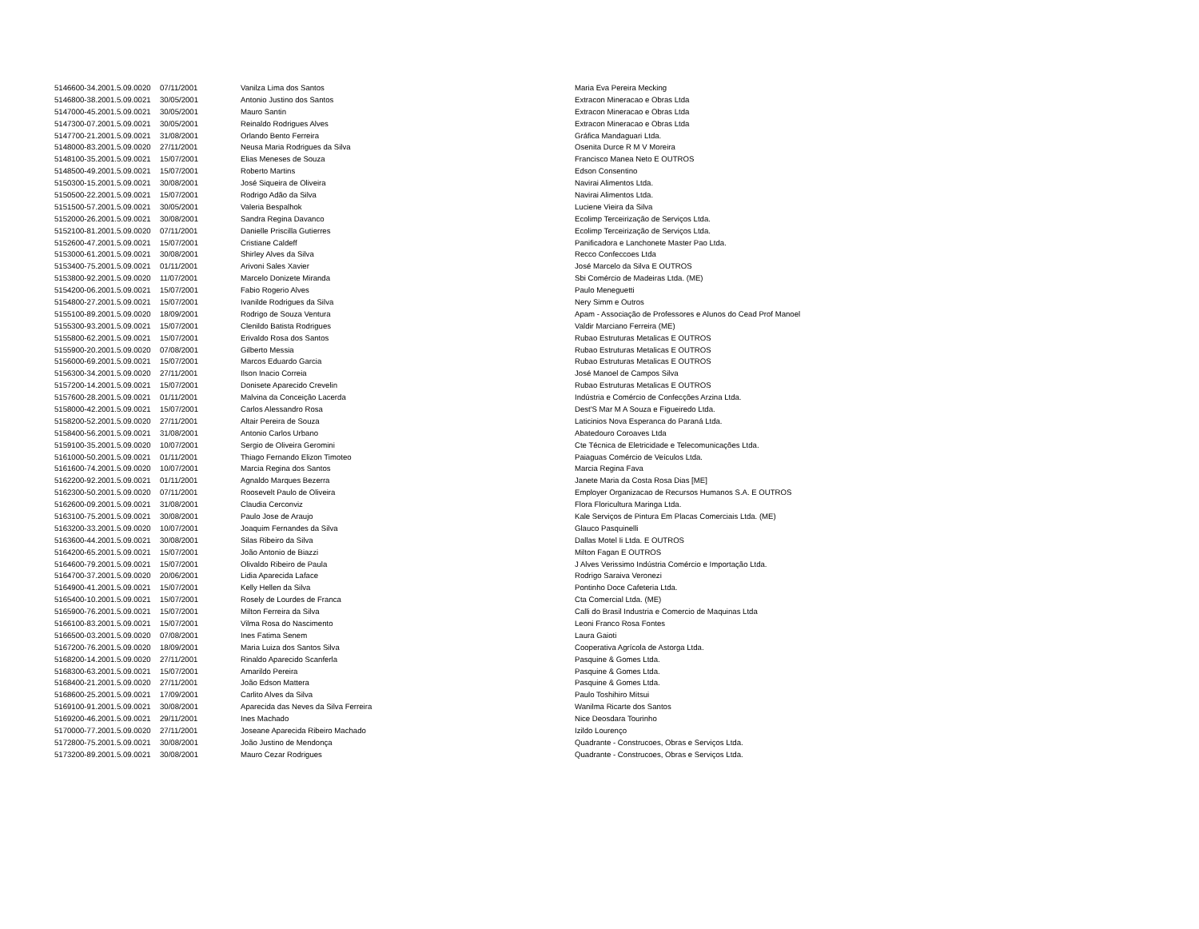| 5146600-34.2001.5.09.0020 | 07/11/2001 | Vanilza Lima dos Santos | Maria Eva Pereira Mecking |
| 5146800-38.2001.5.09.0021 | 30/05/2001 | Antonio Justino dos Santos | Extracon Mineracao e Obras Ltda |
| 5147000-45.2001.5.09.0021 | 30/05/2001 | Mauro Santin | Extracon Mineracao e Obras Ltda |
| 5147300-07.2001.5.09.0021 | 30/05/2001 | Reinaldo Rodrigues Alves | Extracon Mineracao e Obras Ltda |
| 5147700-21.2001.5.09.0021 | 31/08/2001 | Orlando Bento Ferreira | Gráfica Mandaguari Ltda. |
| 5148000-83.2001.5.09.0020 | 27/11/2001 | Neusa Maria Rodrigues da Silva | Osenita Durce R M V Moreira |
| 5148100-35.2001.5.09.0021 | 15/07/2001 | Elias Meneses de Souza | Francisco Manea Neto E OUTROS |
| 5148500-49.2001.5.09.0021 | 15/07/2001 | Roberto Martins | Edson Consentino |
| 5150300-15.2001.5.09.0021 | 30/08/2001 | José Siqueira de Oliveira | Navirai Alimentos Ltda. |
| 5150500-22.2001.5.09.0021 | 15/07/2001 | Rodrigo Adão da Silva | Navirai Alimentos Ltda. |
| 5151500-57.2001.5.09.0021 | 30/05/2001 | Valeria Bespalhok | Luciene Vieira da Silva |
| 5152000-26.2001.5.09.0021 | 30/08/2001 | Sandra Regina Davanco | Ecolimp Terceirização de Serviços Ltda. |
| 5152100-81.2001.5.09.0020 | 07/11/2001 | Danielle Priscilla Gutierres | Ecolimp Terceirização de Serviços Ltda. |
| 5152600-47.2001.5.09.0021 | 15/07/2001 | Cristiane Caldeff | Panificadora e Lanchonete Master Pao Ltda. |
| 5153000-61.2001.5.09.0021 | 30/08/2001 | Shirley Alves da Silva | Recco Confeccoes Ltda |
| 5153400-75.2001.5.09.0021 | 01/11/2001 | Arivoni Sales Xavier | José Marcelo da Silva E OUTROS |
| 5153800-92.2001.5.09.0020 | 11/07/2001 | Marcelo Donizete Miranda | Sbi Comércio de Madeiras Ltda. (ME) |
| 5154200-06.2001.5.09.0021 | 15/07/2001 | Fabio Rogerio Alves | Paulo Meneguetti |
| 5154800-27.2001.5.09.0021 | 15/07/2001 | Ivanilde Rodrigues da Silva | Nery Simm e Outros |
| 5155100-89.2001.5.09.0020 | 18/09/2001 | Rodrigo de Souza Ventura | Apam - Associação de Professores e Alunos do Cead Prof Manoel |
| 5155300-93.2001.5.09.0021 | 15/07/2001 | Clenildo Batista Rodrigues | Valdir Marciano Ferreira (ME) |
| 5155800-62.2001.5.09.0021 | 15/07/2001 | Erivaldo Rosa dos Santos | Rubao Estruturas Metalicas E OUTROS |
| 5155900-20.2001.5.09.0020 | 07/08/2001 | Gilberto Messia | Rubao Estruturas Metalicas E OUTROS |
| 5156000-69.2001.5.09.0021 | 15/07/2001 | Marcos Eduardo Garcia | Rubao Estruturas Metalicas E OUTROS |
| 5156300-34.2001.5.09.0020 | 27/11/2001 | Ilson Inacio Correia | José Manoel de Campos Silva |
| 5157200-14.2001.5.09.0021 | 15/07/2001 | Donisete Aparecido Crevelin | Rubao Estruturas Metalicas E OUTROS |
| 5157600-28.2001.5.09.0021 | 01/11/2001 | Malvina da Conceição Lacerda | Indústria e Comércio de Confecções Arzina Ltda. |
| 5158000-42.2001.5.09.0021 | 15/07/2001 | Carlos Alessandro Rosa | Dest'S Mar M A Souza e Figueiredo Ltda. |
| 5158200-52.2001.5.09.0020 | 27/11/2001 | Altair Pereira de Souza | Laticinios Nova Esperanca do Paraná Ltda. |
| 5158400-56.2001.5.09.0021 | 31/08/2001 | Antonio Carlos Urbano | Abatedouro Coroaves Ltda |
| 5159100-35.2001.5.09.0020 | 10/07/2001 | Sergio de Oliveira Geromini | Cte Técnica de Eletricidade e Telecomunicações Ltda. |
| 5161000-50.2001.5.09.0021 | 01/11/2001 | Thiago Fernando Elizon Timoteo | Paiaguas Comércio de Veículos Ltda. |
| 5161600-74.2001.5.09.0020 | 10/07/2001 | Marcia Regina dos Santos | Marcia Regina Fava |
| 5162200-92.2001.5.09.0021 | 01/11/2001 | Agnaldo Marques Bezerra | Janete Maria da Costa Rosa Dias [ME] |
| 5162300-50.2001.5.09.0020 | 07/11/2001 | Roosevelt Paulo de Oliveira | Employer Organizacao de Recursos Humanos S.A. E OUTROS |
| 5162600-09.2001.5.09.0021 | 31/08/2001 | Claudia Cerconviz | Flora Floricultura Maringa Ltda. |
| 5163100-75.2001.5.09.0021 | 30/08/2001 | Paulo Jose de Araujo | Kale Serviços de Pintura Em Placas Comerciais Ltda. (ME) |
| 5163200-33.2001.5.09.0020 | 10/07/2001 | Joaquim Fernandes da Silva | Glauco Pasquinelli |
| 5163600-44.2001.5.09.0021 | 30/08/2001 | Silas Ribeiro da Silva | Dallas Motel Ii Ltda. E OUTROS |
| 5164200-65.2001.5.09.0021 | 15/07/2001 | João Antonio de Biazzi | Milton Fagan E OUTROS |
| 5164600-79.2001.5.09.0021 | 15/07/2001 | Olivaldo Ribeiro de Paula | J Alves Verissimo Indústria Comércio e Importação Ltda. |
| 5164700-37.2001.5.09.0020 | 20/06/2001 | Lidia Aparecida Laface | Rodrigo Saraiva Veronezi |
| 5164900-41.2001.5.09.0021 | 15/07/2001 | Kelly Hellen da Silva | Pontinho Doce Cafeteria Ltda. |
| 5165400-10.2001.5.09.0021 | 15/07/2001 | Rosely de Lourdes de Franca | Cta Comercial Ltda. (ME) |
| 5165900-76.2001.5.09.0021 | 15/07/2001 | Milton Ferreira da Silva | Calli do Brasil Industria e Comercio de Maquinas Ltda |
| 5166100-83.2001.5.09.0021 | 15/07/2001 | Vilma Rosa do Nascimento | Leoni Franco Rosa Fontes |
| 5166500-03.2001.5.09.0020 | 07/08/2001 | Ines Fatima Senem | Laura Gaioti |
| 5167200-76.2001.5.09.0020 | 18/09/2001 | Maria Luiza dos Santos Silva | Cooperativa Agrícola de Astorga Ltda. |
| 5168200-14.2001.5.09.0020 | 27/11/2001 | Rinaldo Aparecido Scanferla | Pasquine & Gomes Ltda. |
| 5168300-63.2001.5.09.0021 | 15/07/2001 | Amarildo Pereira | Pasquine & Gomes Ltda. |
| 5168400-21.2001.5.09.0020 | 27/11/2001 | João Edson Mattera | Pasquine & Gomes Ltda. |
| 5168600-25.2001.5.09.0021 | 17/09/2001 | Carlito Alves da Silva | Paulo Toshihiro Mitsui |
| 5169100-91.2001.5.09.0021 | 30/08/2001 | Aparecida das Neves da Silva Ferreira | Wanilma Ricarte dos Santos |
| 5169200-46.2001.5.09.0021 | 29/11/2001 | Ines Machado | Nice Deosdara Tourinho |
| 5170000-77.2001.5.09.0020 | 27/11/2001 | Joseane Aparecida Ribeiro Machado | Izildo Lourenço |
| 5172800-75.2001.5.09.0021 | 30/08/2001 | João Justino de Mendonça | Quadrante - Construcoes, Obras e Serviços Ltda. |
| 5173200-89.2001.5.09.0021 | 30/08/2001 | Mauro Cezar Rodrigues | Quadrante - Construcoes, Obras e Serviços Ltda. |